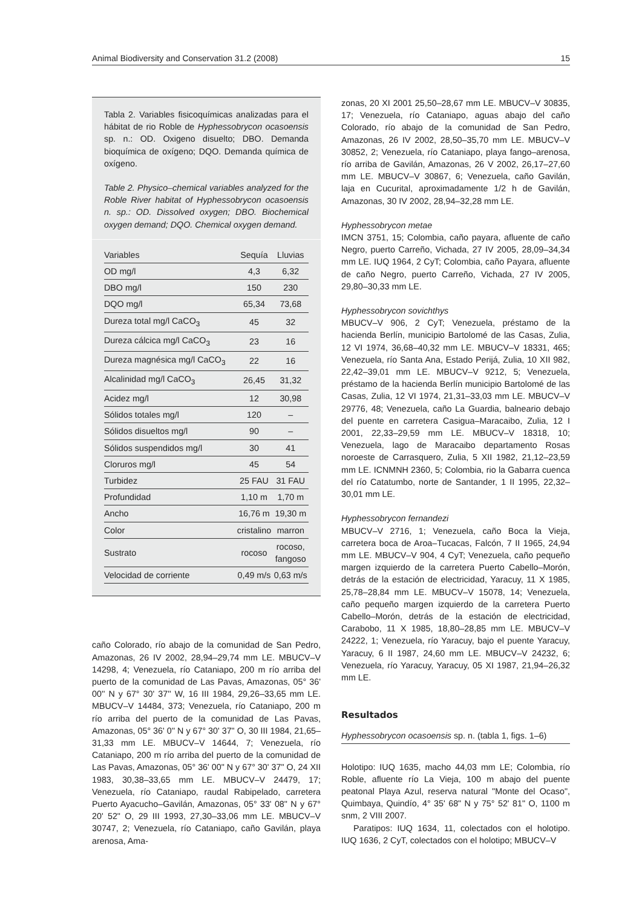Animal Biodiversity and Conservation 31.2 (2008) 15
Tabla 2. Variables fisicoquímicas analizadas para el hábitat de rio Roble de Hyphessobrycon ocasoensis sp. n.: OD. Oxigeno disuelto; DBO. Demanda bioquímica de oxígeno; DQO. Demanda química de oxígeno.
Table 2. Physico–chemical variables analyzed for the Roble River habitat of Hyphessobrycon ocasoensis n. sp.: OD. Dissolved oxygen; DBO. Biochemical oxygen demand; DQO. Chemical oxygen demand.
| Variables | Sequía | Lluvias |
| --- | --- | --- |
| OD mg/l | 4,3 | 6,32 |
| DBO mg/l | 150 | 230 |
| DQO mg/l | 65,34 | 73,68 |
| Dureza total mg/l CaCO<sub>3</sub> | 45 | 32 |
| Dureza cálcica mg/l CaCO<sub>3</sub> | 23 | 16 |
| Dureza magnésica mg/l CaCO<sub>3</sub> | 22 | 16 |
| Alcalinidad mg/l CaCO<sub>3</sub> | 26,45 | 31,32 |
| Acidez mg/l | 12 | 30,98 |
| Sólidos totales mg/l | 120 | – |
| Sólidos disueltos mg/l | 90 | – |
| Sólidos suspendidos mg/l | 30 | 41 |
| Cloruros mg/l | 45 | 54 |
| Turbidez | 25 FAU | 31 FAU |
| Profundidad | 1,10 m | 1,70 m |
| Ancho | 16,76 m | 19,30 m |
| Color | cristalino | marron |
| Sustrato | rocoso | rocoso, fangoso |
| Velocidad de corriente | 0,49 m/s | 0,63 m/s |
caño Colorado, río abajo de la comunidad de San Pedro, Amazonas, 26 IV 2002, 28,94–29,74 mm LE. MBUCV–V 14298, 4; Venezuela, río Cataniapo, 200 m río arriba del puerto de la comunidad de Las Pavas, Amazonas, 05° 36' 00'' N y 67° 30' 37'' W, 16 III 1984, 29,26–33,65 mm LE. MBUCV–V 14484, 373; Venezuela, río Cataniapo, 200 m río arriba del puerto de la comunidad de Las Pavas, Amazonas, 05° 36' 0'' N y 67° 30' 37" O, 30 III 1984, 21,65–31,33 mm LE. MBUCV–V 14644, 7; Venezuela, río Cataniapo, 200 m río arriba del puerto de la comunidad de Las Pavas, Amazonas, 05° 36' 00" N y 67° 30' 37" O, 24 XII 1983, 30,38–33,65 mm LE. MBUCV–V 24479, 17; Venezuela, río Cataniapo, raudal Rabipelado, carretera Puerto Ayacucho–Gavilán, Amazonas, 05° 33' 08" N y 67° 20' 52" O, 29 III 1993, 27,30–33,06 mm LE. MBUCV–V 30747, 2; Venezuela, río Cataniapo, caño Gavilán, playa arenosa, Ama-
zonas, 20 XI 2001 25,50–28,67 mm LE. MBUCV–V 30835, 17; Venezuela, río Cataniapo, aguas abajo del caño Colorado, río abajo de la comunidad de San Pedro, Amazonas, 26 IV 2002, 28,50–35,70 mm LE. MBUCV–V 30852, 2; Venezuela, río Cataniapo, playa fango–arenosa, río arriba de Gavilán, Amazonas, 26 V 2002, 26,17–27,60 mm LE. MBUCV–V 30867, 6; Venezuela, caño Gavilán, laja en Cucurital, aproximadamente 1/2 h de Gavilán, Amazonas, 30 IV 2002, 28,94–32,28 mm LE.
Hyphessobrycon metae
IMCN 3751, 15; Colombia, caño payara, afluente de caño Negro, puerto Carreño, Vichada, 27 IV 2005, 28,09–34,34 mm LE. IUQ 1964, 2 CyT; Colombia, caño Payara, afluente de caño Negro, puerto Carreño, Vichada, 27 IV 2005, 29,80–30,33 mm LE.
Hyphessobrycon sovichthys
MBUCV–V 906, 2 CyT; Venezuela, préstamo de la hacienda Berlín, municipio Bartolomé de las Casas, Zulia, 12 VI 1974, 36,68–40,32 mm LE. MBUCV–V 18331, 465; Venezuela, río Santa Ana, Estado Perijá, Zulia, 10 XII 982, 22,42–39,01 mm LE. MBUCV–V 9212, 5; Venezuela, préstamo de la hacienda Berlín municipio Bartolomé de las Casas, Zulia, 12 VI 1974, 21,31–33,03 mm LE. MBUCV–V 29776, 48; Venezuela, caño La Guardia, balneario debajo del puente en carretera Casigua–Maracaibo, Zulia, 12 I 2001, 22,33–29,59 mm LE. MBUCV–V 18318, 10; Venezuela, lago de Maracaibo departamento Rosas noroeste de Carrasquero, Zulia, 5 XII 1982, 21,12–23,59 mm LE. ICNMNH 2360, 5; Colombia, rio la Gabarra cuenca del río Catatumbo, norte de Santander, 1 II 1995, 22,32–30,01 mm LE.
Hyphessobrycon fernandezi
MBUCV–V 2716, 1; Venezuela, caño Boca la Vieja, carretera boca de Aroa–Tucacas, Falcón, 7 II 1965, 24,94 mm LE. MBUCV–V 904, 4 CyT; Venezuela, caño pequeño margen izquierdo de la carretera Puerto Cabello–Morón, detrás de la estación de electricidad, Yaracuy, 11 X 1985, 25,78–28,84 mm LE. MBUCV–V 15078, 14; Venezuela, caño pequeño margen izquierdo de la carretera Puerto Cabello–Morón, detrás de la estación de electricidad, Carabobo, 11 X 1985, 18,80–28,85 mm LE. MBUCV–V 24222, 1; Venezuela, río Yaracuy, bajo el puente Yaracuy, Yaracuy, 6 II 1987, 24,60 mm LE. MBUCV–V 24232, 6; Venezuela, río Yaracuy, Yaracuy, 05 XI 1987, 21,94–26,32 mm LE.
Resultados
Hyphessobrycon ocasoensis sp. n. (tabla 1, figs. 1–6)
Holotipo: IUQ 1635, macho 44,03 mm LE; Colombia, río Roble, afluente río La Vieja, 100 m abajo del puente peatonal Playa Azul, reserva natural "Monte del Ocaso", Quimbaya, Quindío, 4° 35' 68" N y 75° 52' 81" O, 1100 m snm, 2 VIII 2007.
Paratipos: IUQ 1634, 11, colectados con el holotipo. IUQ 1636, 2 CyT, colectados con el holotipo; MBUCV–V